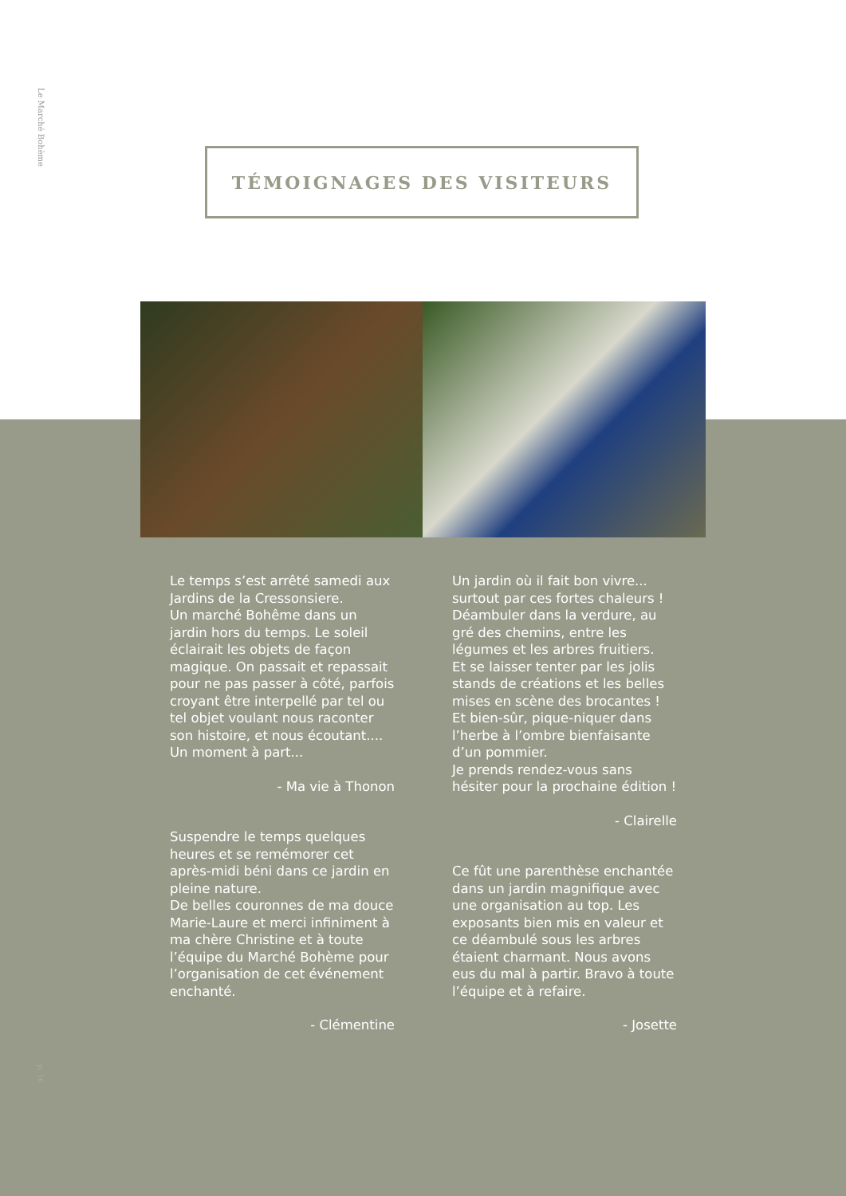Le Marché Bohème
TÉMOIGNAGES DES VISITEURS
Le temps s’est arrêté samedi aux Jardins de la Cressonsiere.
Un marché Bohême dans un jardin hors du temps. Le soleil éclairait les objets de façon magique. On passait et repassait pour ne pas passer à côté, parfois croyant être interpellé par tel ou tel objet voulant nous raconter son histoire, et nous écoutant.... Un moment à part...
- Ma vie à Thonon
Suspendre le temps quelques heures et se remémorer cet après-midi béni dans ce jardin en pleine nature.
De belles couronnes de ma douce Marie-Laure et merci infiniment à ma chère Christine et à toute l’équipe du Marché Bohème pour l’organisation de cet événement enchanté.
- Clémentine
Un jardin où il fait bon vivre... surtout par ces fortes chaleurs ! Déambuler dans la verdure, au gré des chemins, entre les légumes et les arbres fruitiers.
Et se laisser tenter par les jolis stands de créations et les belles mises en scène des brocantes !
Et bien-sûr, pique-niquer dans l’herbe à l’ombre bienfaisante d’un pommier.
Je prends rendez-vous sans hésiter pour la prochaine édition !
- Clairelle
Ce fût une parenthèse enchantée dans un jardin magnifique avec une organisation au top. Les exposants bien mis en valeur et ce déambulé sous les arbres étaient charmant. Nous avons eus du mal à partir. Bravo à toute l’équipe et à refaire.
- Josette
p. 16